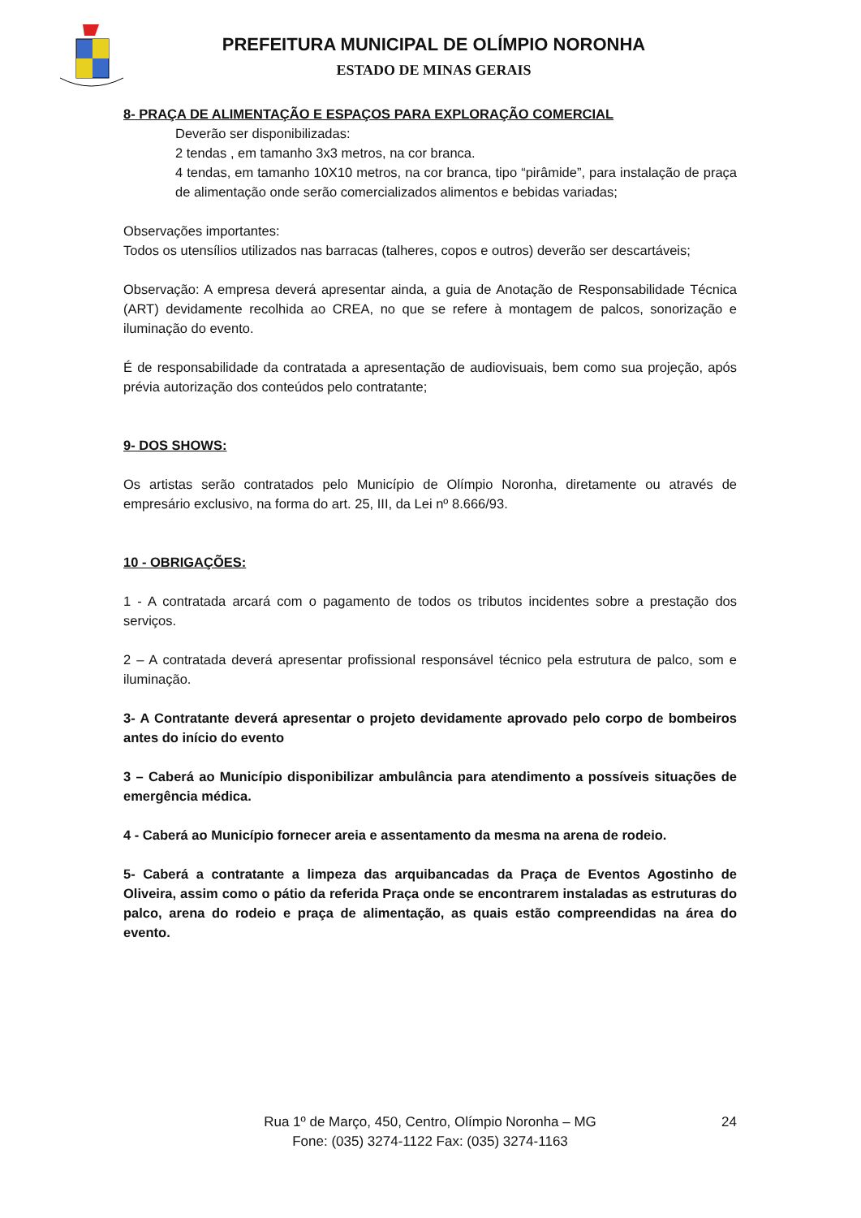PREFEITURA MUNICIPAL DE OLÍMPIO NORONHA
ESTADO DE MINAS GERAIS
8- PRAÇA DE ALIMENTAÇÃO E ESPAÇOS PARA EXPLORAÇÃO COMERCIAL
Deverão ser disponibilizadas:
2 tendas , em tamanho 3x3 metros, na cor branca.
4 tendas, em tamanho 10X10 metros, na cor branca, tipo “pirâmide”, para instalação de praça de alimentação onde serão comercializados alimentos e bebidas variadas;
Observações importantes:
Todos os utensílios utilizados nas barracas (talheres, copos e outros) deverão ser descartáveis;
Observação: A empresa deverá apresentar ainda, a guia de Anotação de Responsabilidade Técnica (ART) devidamente recolhida ao CREA, no que se refere à montagem de palcos, sonorização e iluminação do evento.
É de responsabilidade da contratada a apresentação de audiovisuais, bem como sua projeção, após prévia autorização dos conteúdos pelo contratante;
9- DOS SHOWS:
Os artistas serão contratados pelo Município de Olímpio Noronha, diretamente ou através de empresário exclusivo, na forma do art. 25, III, da Lei nº 8.666/93.
10 - OBRIGAÇÕES:
1 - A contratada arcará com o pagamento de todos os tributos incidentes sobre a prestação dos serviços.
2 – A contratada deverá apresentar profissional responsável técnico pela estrutura de palco, som e iluminação.
3- A Contratante deverá apresentar o projeto devidamente aprovado pelo corpo de bombeiros antes do início do evento
3 – Caberá ao Município disponibilizar ambulância para atendimento a possíveis situações de emergência médica.
4 - Caberá ao Município fornecer areia e assentamento da mesma na arena de rodeio.
5- Caberá a contratante a limpeza das arquibancadas da Praça de Eventos Agostinho de Oliveira, assim como o pátio da referida Praça onde se encontrarem instaladas as estruturas do palco, arena do rodeio e praça de alimentação, as quais estão compreendidas na área do evento.
24 Rua 1º de Março, 450, Centro, Olímpio Noronha – MG
Fone: (035) 3274-1122 Fax: (035) 3274-1163